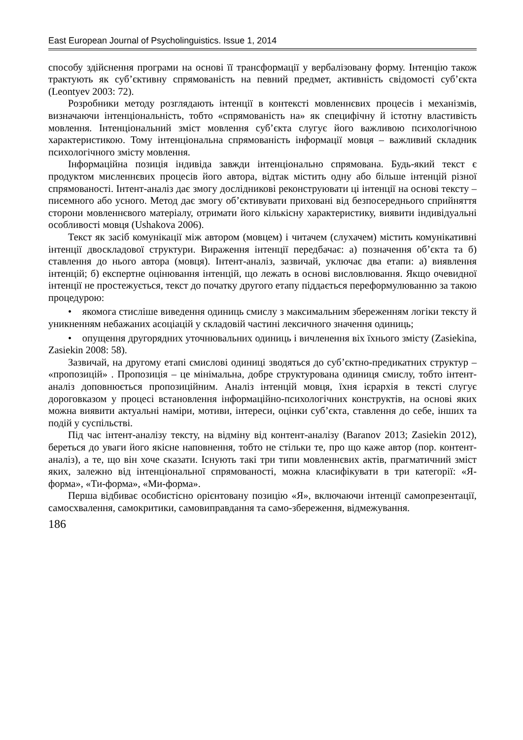East European Journal of Psycholinguistics. Issue 1, 2014
способу здійснення програми на основі її трансформації у вербалізовану форму. Інтенцію також трактують як суб’єктивну спрямованість на певний предмет, активність свідомості суб’єкта (Leontyev 2003: 72).
Розробники методу розглядають інтенції в контексті мовленнєвих процесів і механізмів, визначаючи інтенціональність, тобто «спрямованість на» як специфічну й істотну властивість мовлення. Інтенціональний зміст мовлення суб’єкта слугує його важливою психологічною характеристикою. Тому інтенціональна спрямованість інформації мовця – важливий складник психологічного змісту мовлення.
Інформаційна позиція індивіда завжди інтенціонально спрямована. Будь-який текст є продуктом мисленнєвих процесів його автора, відтак містить одну або більше інтенцій різної спрямованості. Інтент-аналіз дає змогу дослідникові реконструювати ці інтенції на основі тексту – писемного або усного. Метод дає змогу об’єктивувати приховані від безпосереднього сприйняття сторони мовленнєвого матеріалу, отримати його кількісну характеристику, виявити індивідуальні особливості мовця (Ushakova 2006).
Текст як засіб комунікації між автором (мовцем) і читачем (слухачем) містить комунікативні інтенції двоскладової структури. Вираження інтенції передбачає: а) позначення об’єкта та б) ставлення до нього автора (мовця). Інтент-аналіз, зазвичай, уключає два етапи: а) виявлення інтенцій; б) експертне оцінювання інтенцій, що лежать в основі висловлювання. Якщо очевидної інтенції не простежується, текст до початку другого етапу піддається переформулюванню за такою процедурою:
• якомога стисліше виведення одиниць смислу з максимальним збереженням логіки тексту й уникненням небажаних асоціацій у складовій частині лексичного значення одиниць;
• опущення другорядних уточнювальних одиниць і вичленення віх їхнього змісту (Zasiekina, Zasiekin 2008: 58).
Зазвичай, на другому етапі смислові одиниці зводяться до суб’єктно-предикатних структур – «пропозицій» . Пропозиція – це мінімальна, добре структурована одиниця смислу, тобто інтент-аналіз доповнюється пропозиційним. Аналіз інтенцій мовця, їхня ієрархія в тексті слугує дороговказом у процесі встановлення інформаційно-психологічних конструктів, на основі яких можна виявити актуальні наміри, мотиви, інтереси, оцінки суб’єкта, ставлення до себе, інших та подій у суспільстві.
Під час інтент-аналізу тексту, на відміну від контент-аналізу (Baranov 2013; Zasiekin 2012), береться до уваги його якісне наповнення, тобто не стільки те, про що каже автор (пор. контент-аналіз), а те, що він хоче сказати. Існують такі три типи мовленнєвих актів, прагматичний зміст яких, залежно від інтенціональної спрямованості, можна класифікувати в три категорії: «Я-форма», «Ти-форма», «Ми-форма».
Перша відбиває особистісно орієнтовану позицію «Я», включаючи інтенції самопрезентації, самосхвалення, самокритики, самовиправдання та само-збереження, відмежування.
186